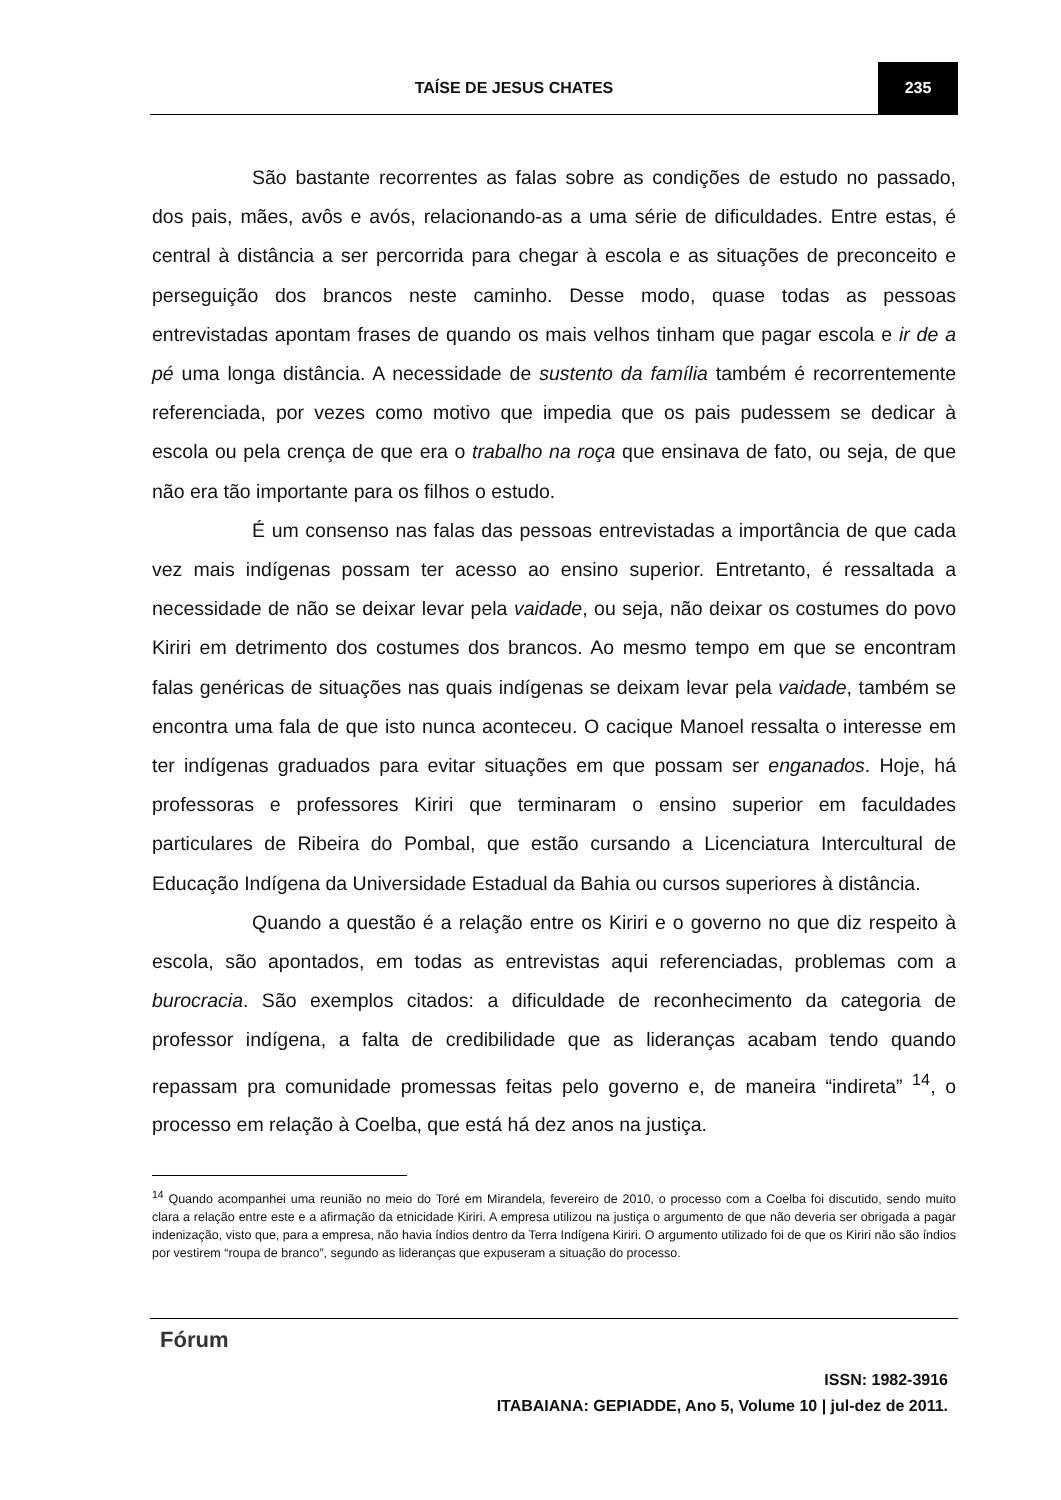TAÍSE DE JESUS CHATES 235
São bastante recorrentes as falas sobre as condições de estudo no passado, dos pais, mães, avôs e avós, relacionando-as a uma série de dificuldades. Entre estas, é central à distância a ser percorrida para chegar à escola e as situações de preconceito e perseguição dos brancos neste caminho. Desse modo, quase todas as pessoas entrevistadas apontam frases de quando os mais velhos tinham que pagar escola e ir de a pé uma longa distância. A necessidade de sustento da família também é recorrentemente referenciada, por vezes como motivo que impedia que os pais pudessem se dedicar à escola ou pela crença de que era o trabalho na roça que ensinava de fato, ou seja, de que não era tão importante para os filhos o estudo.
É um consenso nas falas das pessoas entrevistadas a importância de que cada vez mais indígenas possam ter acesso ao ensino superior. Entretanto, é ressaltada a necessidade de não se deixar levar pela vaidade, ou seja, não deixar os costumes do povo Kiriri em detrimento dos costumes dos brancos. Ao mesmo tempo em que se encontram falas genéricas de situações nas quais indígenas se deixam levar pela vaidade, também se encontra uma fala de que isto nunca aconteceu. O cacique Manoel ressalta o interesse em ter indígenas graduados para evitar situações em que possam ser enganados. Hoje, há professoras e professores Kiriri que terminaram o ensino superior em faculdades particulares de Ribeira do Pombal, que estão cursando a Licenciatura Intercultural de Educação Indígena da Universidade Estadual da Bahia ou cursos superiores à distância.
Quando a questão é a relação entre os Kiriri e o governo no que diz respeito à escola, são apontados, em todas as entrevistas aqui referenciadas, problemas com a burocracia. São exemplos citados: a dificuldade de reconhecimento da categoria de professor indígena, a falta de credibilidade que as lideranças acabam tendo quando repassam pra comunidade promessas feitas pelo governo e, de maneira “indireta” <sup>14</sup>, o processo em relação à Coelba, que está há dez anos na justiça.
<sup>14</sup> Quando acompanhei uma reunião no meio do Toré em Mirandela, fevereiro de 2010, o processo com a Coelba foi discutido, sendo muito clara a relação entre este e a afirmação da etnicidade Kiriri. A empresa utilizou na justiça o argumento de que não deveria ser obrigada a pagar indenização, visto que, para a empresa, não havia índios dentro da Terra Indígena Kiriri. O argumento utilizado foi de que os Kiriri não são índios por vestirem “roupa de branco”, segundo as lideranças que expuseram a situação do processo.
Fórum
ISSN: 1982-3916
ITABAIANA: GEPIADDE, Ano 5, Volume 10 | jul-dez de 2011.